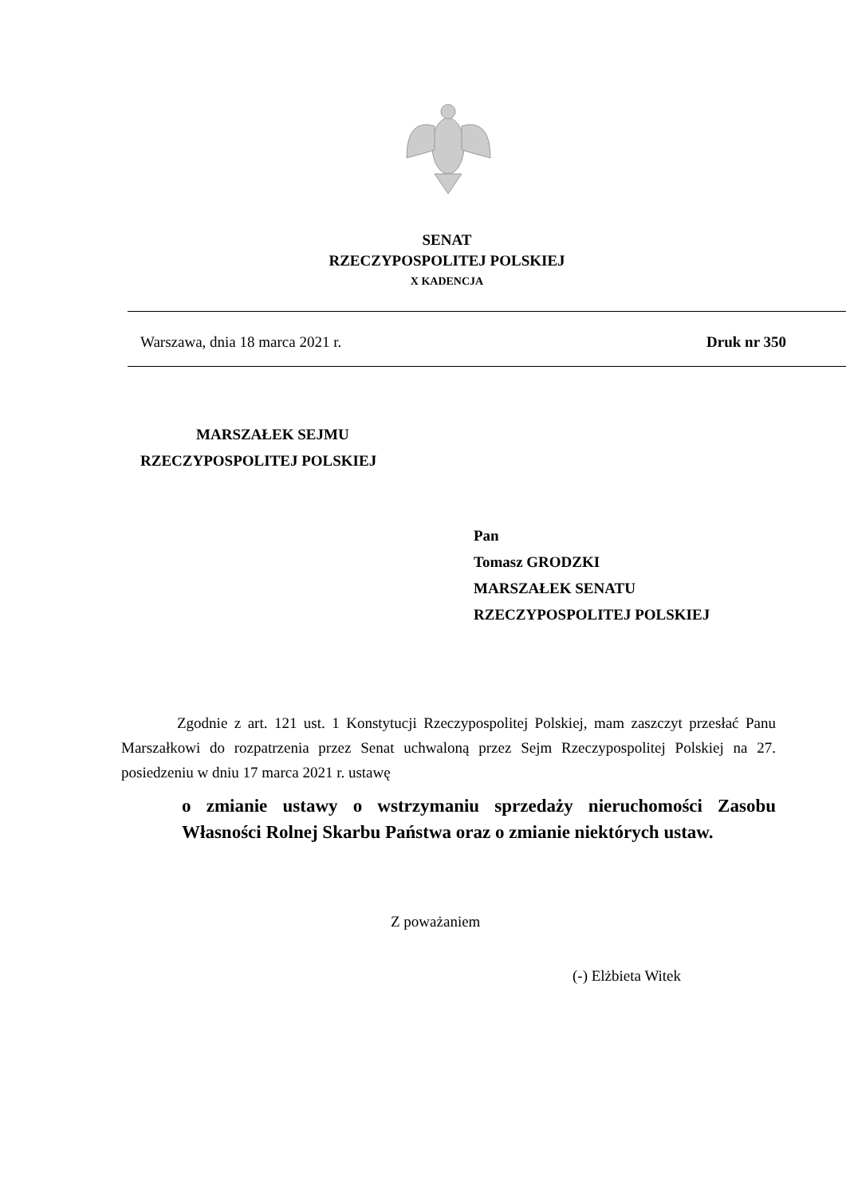SENAT
RZECZYPOSPOLITEJ POLSKIEJ
X KADENCJA
Warszawa, dnia 18 marca 2021 r. Druk nr 350
MARSZAŁEK SEJMU
RZECZYPOSPOLITEJ POLSKIEJ
Pan
Tomasz GRODZKI
MARSZAŁEK SENATU
RZECZYPOSPOLITEJ POLSKIEJ
Zgodnie z art. 121 ust. 1 Konstytucji Rzeczypospolitej Polskiej, mam zaszczyt przesłać Panu Marszałkowi do rozpatrzenia przez Senat uchwaloną przez Sejm Rzeczypospolitej Polskiej na 27. posiedzeniu w dniu 17 marca 2021 r. ustawę
o zmianie ustawy o wstrzymaniu sprzedaży nieruchomości Zasobu Własności Rolnej Skarbu Państwa oraz o zmianie niektórych ustaw.
Z poważaniem
(-) Elżbieta Witek